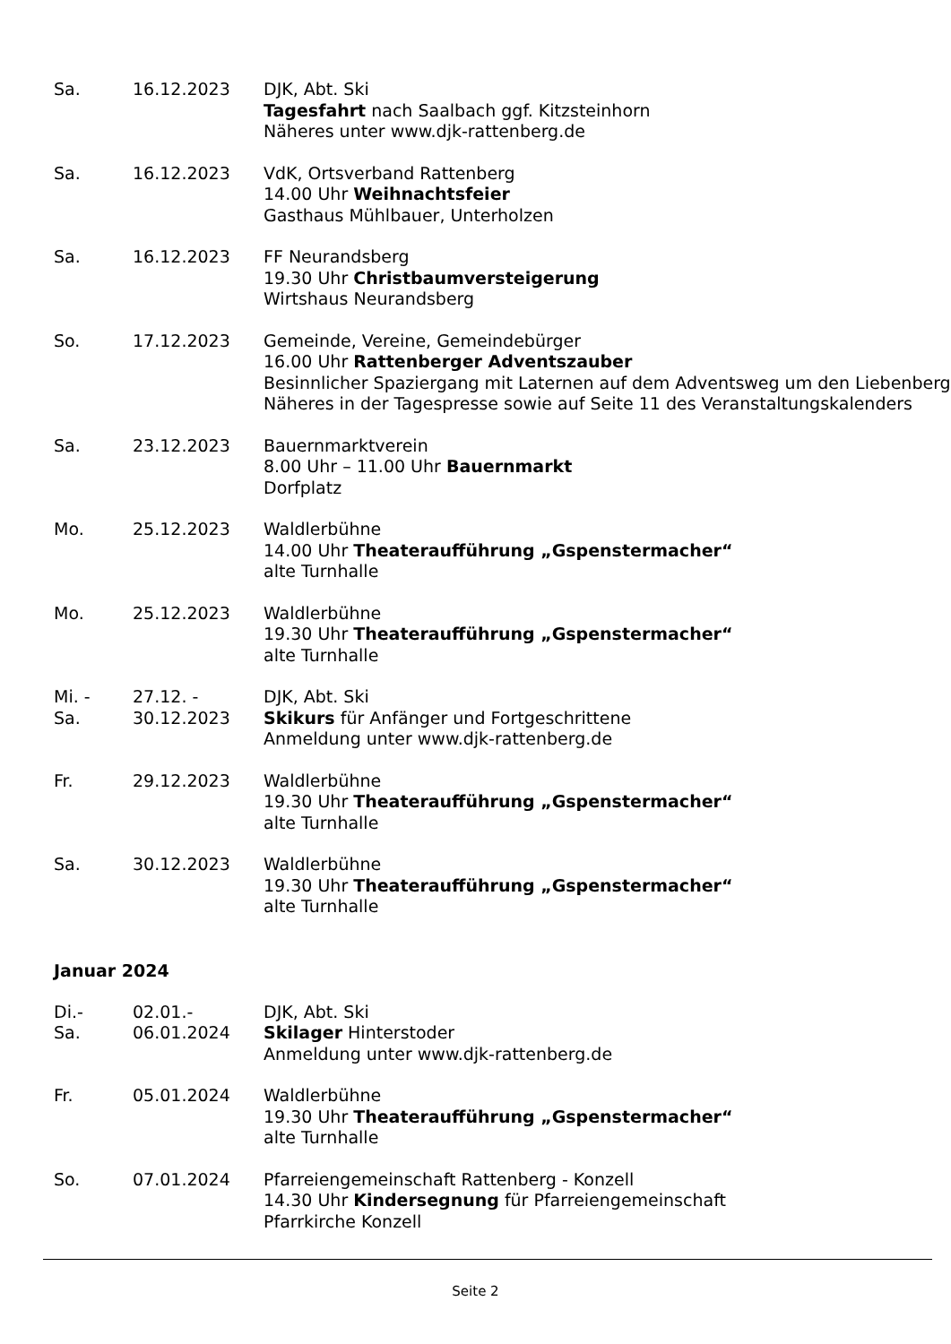Sa. 16.12.2023 DJK, Abt. Ski
Tagesfahrt nach Saalbach ggf. Kitzsteinhorn
Näheres unter www.djk-rattenberg.de
Sa. 16.12.2023 VdK, Ortsverband Rattenberg
14.00 Uhr Weihnachtsfeier
Gasthaus Mühlbauer, Unterholzen
Sa. 16.12.2023 FF Neurandsberg
19.30 Uhr Christbaumversteigerung
Wirtshaus Neurandsberg
So. 17.12.2023 Gemeinde, Vereine, Gemeindebürger
16.00 Uhr Rattenberger Adventszauber
Besinnlicher Spaziergang mit Laternen auf dem Adventsweg um den Liebenberg
Näheres in der Tagespresse sowie auf Seite 11 des Veranstaltungskalenders
Sa. 23.12.2023 Bauernmarktverein
8.00 Uhr – 11.00 Uhr Bauernmarkt
Dorfplatz
Mo. 25.12.2023 Waldlerbühne
14.00 Uhr Theateraufführung „Gspenstermacher“
alte Turnhalle
Mo. 25.12.2023 Waldlerbühne
19.30 Uhr Theateraufführung „Gspenstermacher“
alte Turnhalle
Mi. -
Sa.
27.12. -
30.12.2023
DJK, Abt. Ski
Skikurs für Anfänger und Fortgeschrittene
Anmeldung unter www.djk-rattenberg.de
Fr. 29.12.2023 Waldlerbühne
19.30 Uhr Theateraufführung „Gspenstermacher“
alte Turnhalle
Sa. 30.12.2023 Waldlerbühne
19.30 Uhr Theateraufführung „Gspenstermacher“
alte Turnhalle
Januar 2024
Di.-
Sa.
02.01.-
06.01.2024
DJK, Abt. Ski
Skilager Hinterstoder
Anmeldung unter www.djk-rattenberg.de
Fr. 05.01.2024 Waldlerbühne
19.30 Uhr Theateraufführung „Gspenstermacher“
alte Turnhalle
So. 07.01.2024 Pfarreiengemeinschaft Rattenberg - Konzell
14.30 Uhr Kindersegnung für Pfarreiengemeinschaft
Pfarrkirche Konzell
Seite 2